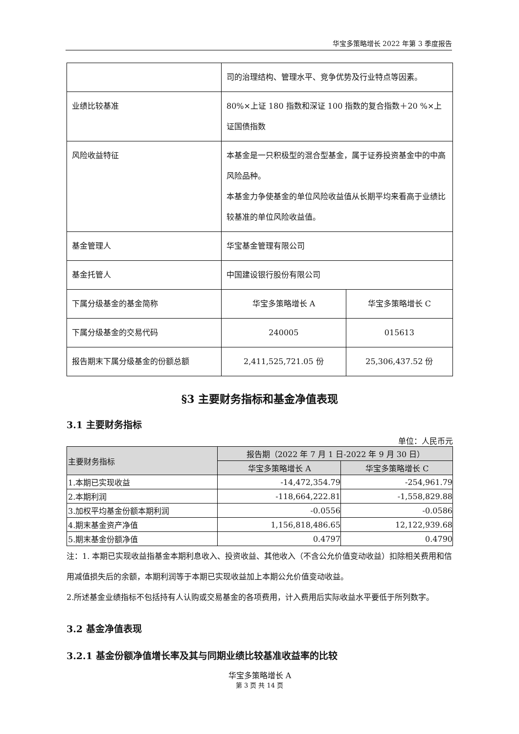华宝多策略增长 2022 年第 3 季度报告
| | 司的治理结构、管理水平、竞争优势及行业特点等因素。 | |
| 业绩比较基准 | 80%×上证 180 指数和深证 100 指数的复合指数＋20 %×上证国债指数 | |
| 风险收益特征 | 本基金是一只积极型的混合型基金，属于证券投资基金中的中高风险品种。 本基金力争使基金的单位风险收益值从长期平均来看高于业绩比较基准的单位风险收益值。 | |
| 基金管理人 | 华宝基金管理有限公司 | |
| 基金托管人 | 中国建设银行股份有限公司 | |
| 下属分级基金的基金简称 | 华宝多策略增长 A | 华宝多策略增长 C |
| 下属分级基金的交易代码 | 240005 | 015613 |
| 报告期末下属分级基金的份额总额 | 2,411,525,721.05 份 | 25,306,437.52 份 |
§3 主要财务指标和基金净值表现
3.1 主要财务指标
单位：人民币元
| 主要财务指标 | 报告期（2022 年 7 月 1 日-2022 年 9 月 30 日） | |
| | 华宝多策略增长 A | 华宝多策略增长 C |
| 1.本期已实现收益 | -14,472,354.79 | -254,961.79 |
| 2.本期利润 | -118,664,222.81 | -1,558,829.88 |
| 3.加权平均基金份额本期利润 | -0.0556 | -0.0586 |
| 4.期末基金资产净值 | 1,156,818,486.65 | 12,122,939.68 |
| 5.期末基金份额净值 | 0.4797 | 0.4790 |
注：1. 本期已实现收益指基金本期利息收入、投资收益、其他收入（不含公允价值变动收益）扣除相关费用和信用减值损失后的余额，本期利润等于本期已实现收益加上本期公允价值变动收益。
2.所述基金业绩指标不包括持有人认购或交易基金的各项费用，计入费用后实际收益水平要低于所列数字。
3.2 基金净值表现
3.2.1 基金份额净值增长率及其与同期业绩比较基准收益率的比较
华宝多策略增长 A
第 3 页 共 14 页